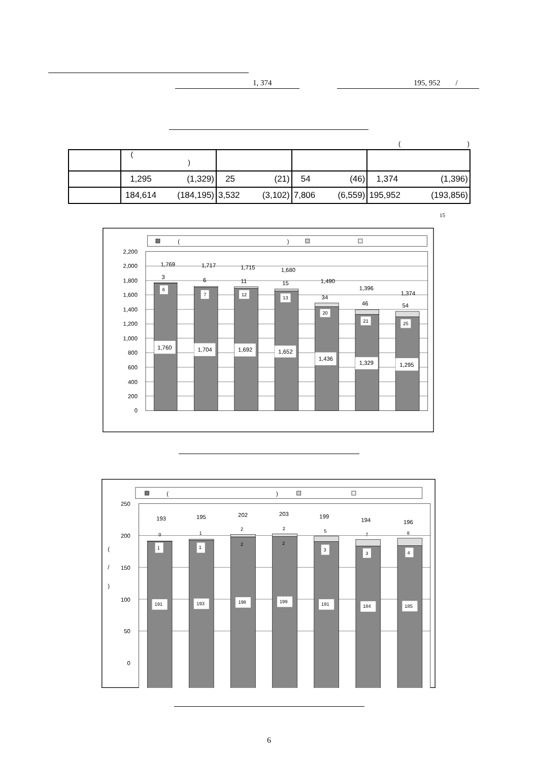1, 374 195, 952 /
()
| | ( ) | | | |
| | 1,295 (1,329) | 25 (21) | 54 (46) | 1,374 (1,396) |
| | 184,614 (184,195) | 3,532 (3,102) | 7,806 (6,559) | 195,952 (193,856) |
15
(
)
2,200
2,000
1,800
1,600
1,400
1,200
1,000
800
600
400
200
0
1,769
1,717
1,715
1,680
1,490
1,396
1,374
3
6
11
15
34
46
54
6
7
12
13
20
21
25
1,760
1,704
1,692
1,652
1,436
1,329
1,295
(
)
(
/
)
250
200
150
100
50
0
193
195
202
203
199
194
196
0
1
2
2
5
7
8
1
1
2
2
3
3
4
191
193
198
199
191
184
185
6